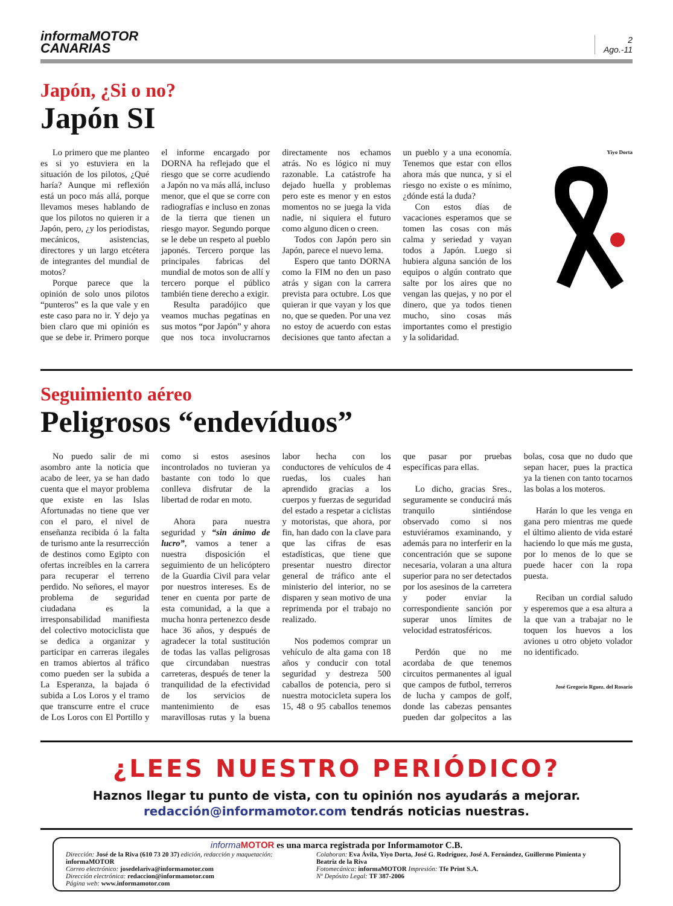informaMOTOR
CANARIAS
2
Ago.-11
Japón, ¿Si o no?
Japón SI
Lo primero que me planteo es si yo estuviera en la situación de los pilotos, ¿Qué haría? Aunque mi reflexión está un poco más allá, porque llevamos meses hablando de que los pilotos no quieren ir a Japón, pero, ¿y los periodistas, mecánicos, asistencias, directores y un largo etcétera de integrantes del mundial de motos?
Porque parece que la opinión de solo unos pilotos “punteros” es la que vale y en este caso para no ir. Y dejo ya bien claro que mi opinión es que se debe ir. Primero porque el informe encargado por DORNA ha reflejado que el riesgo que se corre acudiendo a Japón no va más allá, incluso menor, que el que se corre con radiografías e incluso en zonas de la tierra que tienen un riesgo mayor. Segundo porque se le debe un respeto al pueblo japonés. Tercero porque las principales fabricas del mundial de motos son de allí y tercero porque el público también tiene derecho a exigir.
Resulta paradójico que veamos muchas pegatinas en sus motos “por Japón” y ahora que nos toca involucrarnos directamente nos echamos atrás. No es lógico ni muy razonable. La catástrofe ha dejado huella y problemas pero este es menor y en estos momentos no se juega la vida nadie, ni siquiera el futuro como alguno dicen o creen.
Todos con Japón pero sin Japón, parece el nuevo lema.
Espero que tanto DORNA como la FIM no den un paso atrás y sigan con la carrera prevista para octubre. Los que quieran ir que vayan y los que no, que se queden. Por una vez no estoy de acuerdo con estas decisiones que tanto afectan a un pueblo y a una economía. Tenemos que estar con ellos ahora más que nunca, y si el riesgo no existe o es mínimo, ¿dónde está la duda?
Con estos días de vacaciones esperamos que se tomen las cosas con más calma y seriedad y vayan todos a Japón. Luego si hubiera alguna sanción de los equipos o algún contrato que salte por los aires que no vengan las quejas, y no por el dinero, que ya todos tienen mucho, sino cosas más importantes como el prestigio y la solidaridad.
Yiyo Dorta
Seguimiento aéreo
Peligrosos “endevíduos”
No puedo salir de mi asombro ante la noticia que acabo de leer, ya se han dado cuenta que el mayor problema que existe en las Islas Afortunadas no tiene que ver con el paro, el nivel de enseñanza recibida ó la falta de turismo ante la resurrección de destinos como Egipto con ofertas increíbles en la carrera para recuperar el terreno perdido. No señores, el mayor problema de seguridad ciudadana es la irresponsabilidad manifiesta del colectivo motociclista que se dedica a organizar y participar en carreras ilegales en tramos abiertos al tráfico como pueden ser la subida a La Esperanza, la bajada ó subida a Los Loros y el tramo que transcurre entre el cruce de Los Loros con El Portillo y como si estos asesinos incontrolados no tuvieran ya bastante con todo lo que conlleva disfrutar de la libertad de rodar en moto.
Ahora para nuestra seguridad y “sin ánimo de lucro”, vamos a tener a nuestra disposición el seguimiento de un helicóptero de la Guardia Civil para velar por nuestros intereses. Es de tener en cuenta por parte de esta comunidad, a la que a mucha honra pertenezco desde hace 36 años, y después de agradecer la total sustitución de todas las vallas peligrosas que circundaban nuestras carreteras, después de tener la tranquilidad de la efectividad de los servicios de mantenimiento de esas maravillosas rutas y la buena labor hecha con los conductores de vehículos de 4 ruedas, los cuales han aprendido gracias a los cuerpos y fuerzas de seguridad del estado a respetar a ciclistas y motoristas, que ahora, por fin, han dado con la clave para que las cifras de esas estadísticas, que tiene que presentar nuestro director general de tráfico ante el ministerio del interior, no se disparen y sean motivo de una reprimenda por el trabajo no realizado.
Nos podemos comprar un vehículo de alta gama con 18 años y conducir con total seguridad y destreza 500 caballos de potencia, pero si nuestra motocicleta supera los 15, 48 o 95 caballos tenemos que pasar por pruebas específicas para ellas.
Lo dicho, gracias Sres., seguramente se conducirá más tranquilo sintiéndose observado como si nos estuviéramos examinando, y además para no interferir en la concentración que se supone necesaria, volaran a una altura superior para no ser detectados por los asesinos de la carretera y poder enviar la correspondiente sanción por superar unos límites de velocidad estratosféricos.
Perdón que no me acordaba de que tenemos circuitos permanentes al igual que campos de futbol, terreros de lucha y campos de golf, donde las cabezas pensantes pueden dar golpecitos a las bolas, cosa que no dudo que sepan hacer, pues la practica ya la tienen con tanto tocarnos las bolas a los moteros.
Harán lo que les venga en gana pero mientras me quede el último aliento de vida estaré haciendo lo que más me gusta, por lo menos de lo que se puede hacer con la ropa puesta.
Reciban un cordial saludo y esperemos que a esa altura a la que van a trabajar no le toquen los huevos a los aviones u otro objeto volador no identificado.
José Gregorio Rguez. del Rosario
¿LEES NUESTRO PERIÓDICO?
Haznos llegar tu punto de vista, con tu opinión nos ayudarás a mejorar.
redacción@informamotor.com tendrás noticias nuestras.
informa MOTOR es una marca registrada por Informamotor C.B.
Dirección: José de la Riva (610 73 20 37) edición, redacción y maquetación: informaMOTOR
Correo electrónico: josedelariva@informamotor.com
Dirección electrónica: redaccion@informamotor.com
Página web: www.informamotor.com
Colaboran: Eva Ávila, Yiyo Dorta, José G. Rodríguez, José A. Fernández, Guillermo Pimienta y Beatriz de la Riva
Fotomecánica: informaMOTOR Impresión: Tfe Print S.A.
Nº Depósito Legal: TF 387-2006